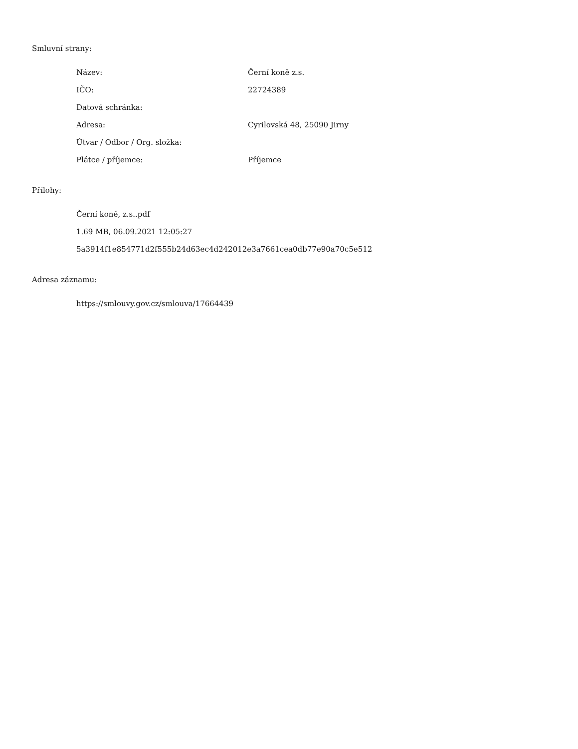Smluvní strany:
| Název: | Černí koně z.s. |
| IČO: | 22724389 |
| Datová schránka: | |
| Adresa: | Cyrilovská 48, 25090 Jirny |
| Útvar / Odbor / Org. složka: | |
| Plátce / příjemce: | Příjemce |
Přílohy:
Černí koně, z.s..pdf
1.69 MB, 06.09.2021 12:05:27
5a3914f1e854771d2f555b24d63ec4d242012e3a7661cea0db77e90a70c5e512
Adresa záznamu:
https://smlouvy.gov.cz/smlouva/17664439